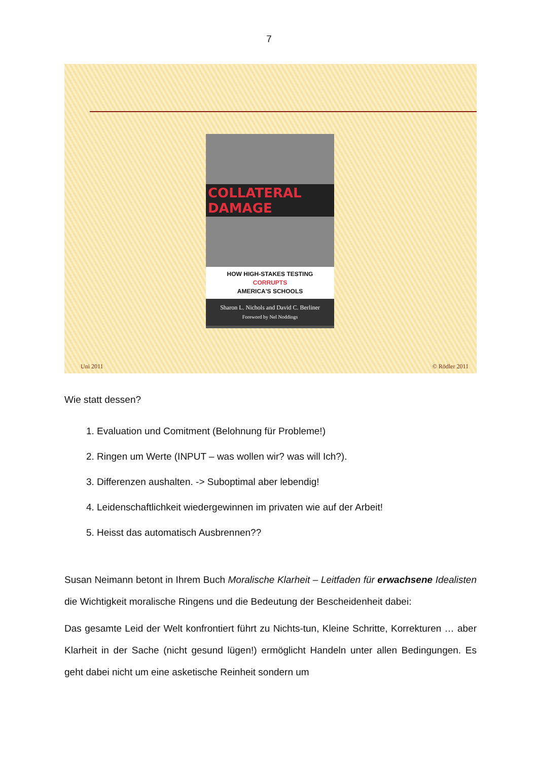7
COLLATERAL DAMAGE
HOW HIGH-STAKES TESTING
CORRUPTS
AMERICA'S SCHOOLS
Sharon L. Nichols and David C. Berliner
Foreword by Nel Noddings
Uni 2011 © Rödler 2011
Wie statt dessen?
1. Evaluation und Comitment (Belohnung für Probleme!)
2. Ringen um Werte (INPUT – was wollen wir? was will Ich?).
3. Differenzen aushalten. -> Suboptimal aber lebendig!
4. Leidenschaftlichkeit wiedergewinnen im privaten wie auf der Arbeit!
5. Heisst das automatisch Ausbrennen??
Susan Neimann betont in Ihrem Buch Moralische Klarheit – Leitfaden für erwachsene Idealisten die Wichtigkeit moralische Ringens und die Bedeutung der Bescheidenheit dabei:
Das gesamte Leid der Welt konfrontiert führt zu Nichts-tun, Kleine Schritte, Korrekturen … aber Klarheit in der Sache (nicht gesund lügen!) ermöglicht Handeln unter allen Bedingungen. Es geht dabei nicht um eine asketische Reinheit sondern um